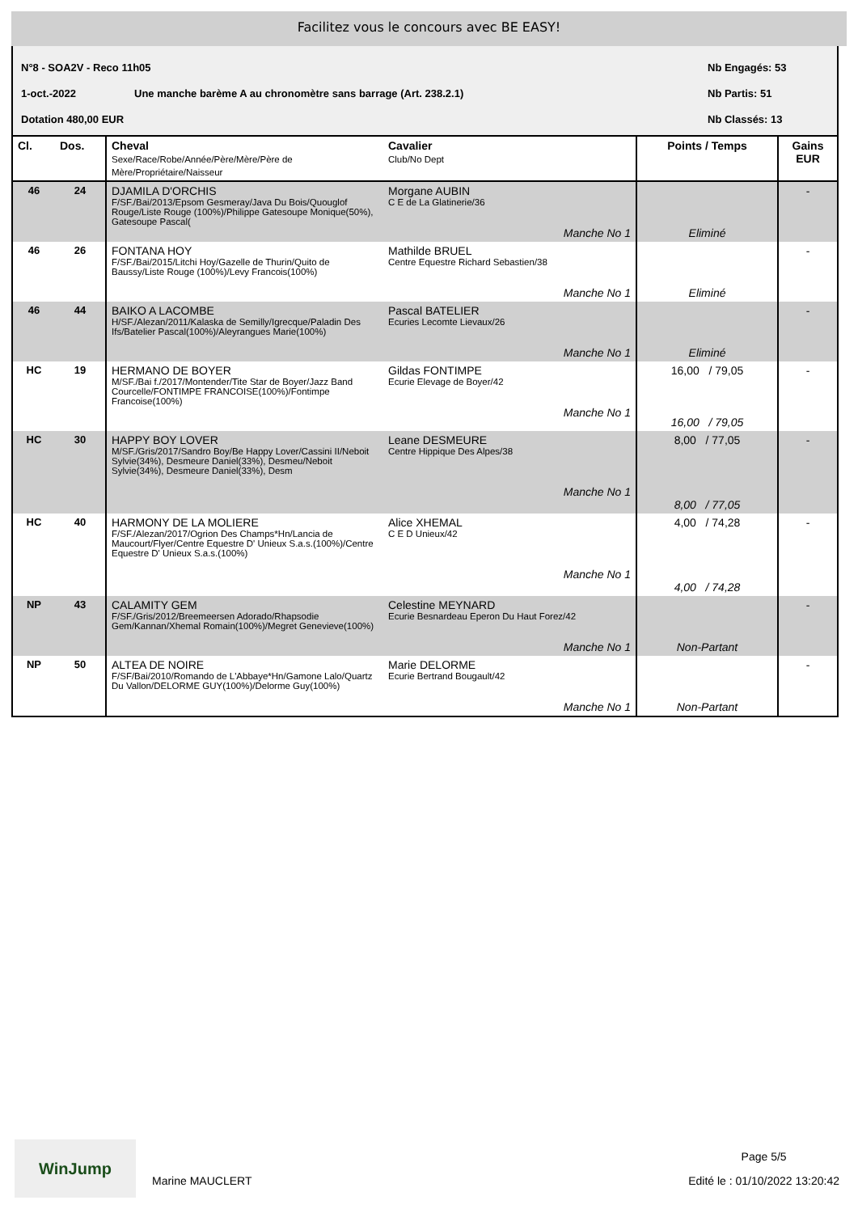Facilitez vous le concours avec BE EASY!
N°8 - SOA2V - Reco 11h05 Nb Engagés: 53
1-oct.-2022 Une manche barème A au chronomètre sans barrage (Art. 238.2.1) Nb Partis: 51
Dotation 480,00 EUR Nb Classés: 13
| Cl. | Dos. | Cheval Sexe/Race/Robe/Année/Père/Mère/Père de Mère/Propriétaire/Naisseur | Cavalier Club/No Dept | Points / Temps | Gains EUR |
| --- | --- | --- | --- | --- | --- |
| 46 | 24 | DJAMILA D'ORCHIS F/SF./Bai/2013/Epsom Gesmeray/Java Du Bois/Quouglof Rouge/Liste Rouge (100%)/Philippe Gatesoupe Monique(50%), Gatesoupe Pascal( | Morgane AUBIN C E de La Glatinerie/36 Manche No 1 | Eliminé | - |
| 46 | 26 | FONTANA HOY F/SF./Bai/2015/Litchi Hoy/Gazelle de Thurin/Quito de Baussy/Liste Rouge (100%)/Levy Francois(100%) | Mathilde BRUEL Centre Equestre Richard Sebastien/38 Manche No 1 | Eliminé | - |
| 46 | 44 | BAIKO A LACOMBE H/SF./Alezan/2011/Kalaska de Semilly/Igrecque/Paladin Des Ifs/Batelier Pascal(100%)/Aleyrangues Marie(100%) | Pascal BATELIER Ecuries Lecomte Lievaux/26 Manche No 1 | Eliminé | - |
| HC | 19 | HERMANO DE BOYER M/SF./Bai f./2017/Montender/Tite Star de Boyer/Jazz Band Courcelle/FONTIMPE FRANCOISE(100%)/Fontimpe Francoise(100%) | Gildas FONTIMPE Ecurie Elevage de Boyer/42 Manche No 1 | 16,00 / 79,05 16,00 / 79,05 | - |
| HC | 30 | HAPPY BOY LOVER M/SF./Gris/2017/Sandro Boy/Be Happy Lover/Cassini II/Neboit Sylvie(34%), Desmeure Daniel(33%), Desmeu/Neboit Sylvie(34%), Desmeure Daniel(33%), Desm | Leane DESMEURE Centre Hippique Des Alpes/38 Manche No 1 | 8,00 / 77,05 8,00 / 77,05 | - |
| HC | 40 | HARMONY DE LA MOLIERE F/SF./Alezan/2017/Ogrion Des Champs*Hn/Lancia de Maucourt/Flyer/Centre Equestre D' Unieux S.a.s.(100%)/Centre Equestre D' Unieux S.a.s.(100%) | Alice XHEMAL C E D Unieux/42 Manche No 1 | 4,00 / 74,28 4,00 / 74,28 | - |
| NP | 43 | CALAMITY GEM F/SF./Gris/2012/Breemeersen Adorado/Rhapsodie Gem/Kannan/Xhemal Romain(100%)/Megret Genevieve(100%) | Celestine MEYNARD Ecurie Besnardeau Eperon Du Haut Forez/42 Manche No 1 | Non-Partant | - |
| NP | 50 | ALTEA DE NOIRE F/SF/Bai/2010/Romando de L'Abbaye*Hn/Gamone Lalo/Quartz Du Vallon/DELORME GUY(100%)/Delorme Guy(100%) | Marie DELORME Ecurie Bertrand Bougault/42 Manche No 1 | Non-Partant | - |
WinJump
Marine MAUCLERT
Page 5/5
Edité le : 01/10/2022 13:20:42